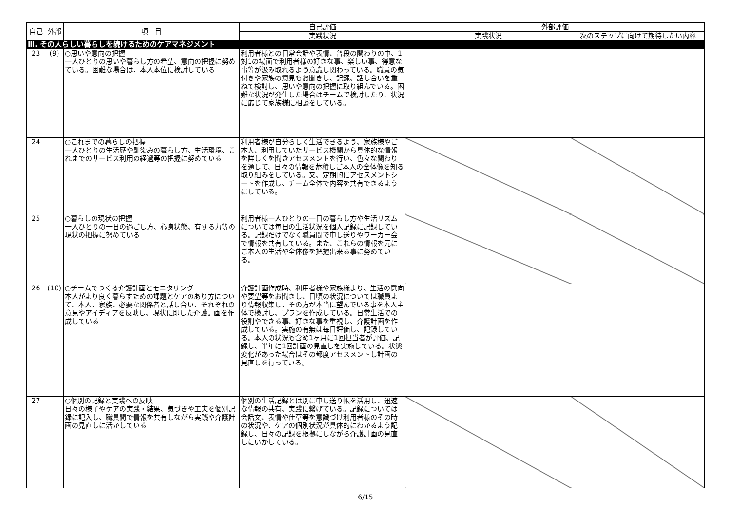| 自己 | 外部 | 項 目 | 自己評価 | 外部評価 | |
| --- | --- | --- | --- | --- | --- |
| | | | 実践状況 | 実践状況 | 次のステップに向けて期待したい内容 |
| Ⅲ. その人らしい暮らしを続けるためのケアマネジメント | | | | | |
| 23 | (9) | ○思いや意向の把握 一人ひとりの思いや暮らし方の希望、意向の把握に努めている。困難な場合は、本人本位に検討している | 利用者様との日常会話や表情、普段の関わりの中、1対1の場面で利用者様の好きな事、楽しい事、得意な事等が汲み取れるよう意識し関わっている。職員の気付きや家族の意見もお聞きし、記録、話し合いを重ねて検討し、思いや意向の把握に取り組んでいる。困難な状況が発生した場合はチームで検討したり、状況に応じて家族様に相談をしている。 | | |
| 24 | | ○これまでの暮らしの把握 一人ひとりの生活歴や馴染みの暮らし方、生活環境、これまでのサービス利用の経過等の把握に努めている | 利用者様が自分らしく生活できるよう、家族様やご本人、利用していたサービス機関から具体的な情報を詳しくを聞きアセスメントを行い、色々な関わりを通して、日々の情報を蓄積しご本人の全体像を知る取り組みをしている。又、定期的にアセスメントシートを作成し、チーム全体で内容を共有できるようにしている。 | | |
| 25 | | ○暮らしの現状の把握 一人ひとりの一日の過ごし方、心身状態、有する力等の現状の把握に努めている | 利用者様一人ひとりの一日の暮らし方や生活リズムについては毎日の生活状況を個人記録に記録している。記録だけでなく職員間で申し送りやワーカー会で情報を共有している。また、これらの情報を元にご本人の生活や全体像を把握出来る事に努めている。 | | |
| 26 | (10) | ○チームでつくる介護計画とモニタリング 本人がより良く暮らすための課題とケアのあり方について、本人、家族、必要な関係者と話し合い、それぞれの意見やアイディアを反映し、現状に即した介護計画を作成している | 介護計画作成時、利用者様や家族様より、生活の意向や要望等をお聞きし、日頃の状況については職員より情報収集し、その方が本当に望んでいる事を本人主体で検討し、プランを作成している。日常生活での役割やできる事、好きな事を重視し、介護計画を作成している。実施の有無は毎日評価し、記録している。本人の状況も含め1ヶ月に1回担当者が評価、記録し、半年に1回計画の見直しを実施している。状態変化があった場合はその都度アセスメントし計画の見直しを行っている。 | | |
| 27 | | ○個別の記録と実践への反映 日々の様子やケアの実践・結果、気づきや工夫を個別記録に記入し、職員間で情報を共有しながら実践や介護計画の見直しに活かしている | 個別の生活記録とは別に申し送り帳を活用し、迅速な情報の共有、実践に繋げている。記録については会話文、表情や仕草等を意識づけ利用者様のその時の状況や、ケアの個別状況が具体的にわかるよう記録し、日々の記録を根拠にしながら介護計画の見直しにいかしている。 | | |
6/15